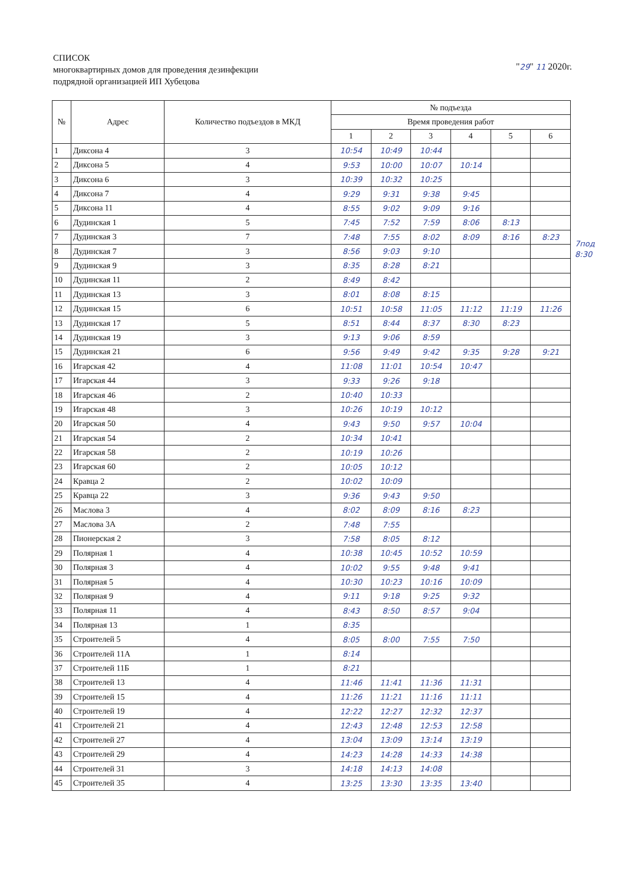СПИСОК
многоквартирных домов для проведения дезинфекции
подрядной организацией ИП Хубецова
"29" 11 2020г.
| № | Адрес | Количество подъездов в МКД | № подъезда | | | | | |
| --- | --- | --- | --- | --- | --- | --- | --- | --- |
| | | | Время проведения работ | | | | | |
| | | | 1 | 2 | 3 | 4 | 5 | 6 |
| 1 | Диксона 4 | 3 | 10:54 | 10:49 | 10:44 | | | |
| 2 | Диксона 5 | 4 | 9:53 | 10:00 | 10:07 | 10:14 | | |
| 3 | Диксона 6 | 3 | 10:39 | 10:32 | 10:25 | | | |
| 4 | Диксона 7 | 4 | 9:29 | 9:31 | 9:38 | 9:45 | | |
| 5 | Диксона 11 | 4 | 8:55 | 9:02 | 9:09 | 9:16 | | |
| 6 | Дудинская 1 | 5 | 7:45 | 7:52 | 7:59 | 8:06 | 8:13 | |
| 7 | Дудинская 3 | 7 | 7:48 | 7:55 | 8:02 | 8:09 | 8:16 | 8:23 |
| 8 | Дудинская 7 | 3 | 8:56 | 9:03 | 9:10 | | | |
| 9 | Дудинская 9 | 3 | 8:35 | 8:28 | 8:21 | | | |
| 10 | Дудинская 11 | 2 | 8:49 | 8:42 | | | | |
| 11 | Дудинская 13 | 3 | 8:01 | 8:08 | 8:15 | | | |
| 12 | Дудинская 15 | 6 | 10:51 | 10:58 | 11:05 | 11:12 | 11:19 | 11:26 |
| 13 | Дудинская 17 | 5 | 8:51 | 8:44 | 8:37 | 8:30 | 8:23 | |
| 14 | Дудинская 19 | 3 | 9:13 | 9:06 | 8:59 | | | |
| 15 | Дудинская 21 | 6 | 9:56 | 9:49 | 9:42 | 9:35 | 9:28 | 9:21 |
| 16 | Игарская 42 | 4 | 11:08 | 11:01 | 10:54 | 10:47 | | |
| 17 | Игарская 44 | 3 | 9:33 | 9:26 | 9:18 | | | |
| 18 | Игарская 46 | 2 | 10:40 | 10:33 | | | | |
| 19 | Игарская 48 | 3 | 10:26 | 10:19 | 10:12 | | | |
| 20 | Игарская 50 | 4 | 9:43 | 9:50 | 9:57 | 10:04 | | |
| 21 | Игарская 54 | 2 | 10:34 | 10:41 | | | | |
| 22 | Игарская 58 | 2 | 10:19 | 10:26 | | | | |
| 23 | Игарская 60 | 2 | 10:05 | 10:12 | | | | |
| 24 | Кравца 2 | 2 | 10:02 | 10:09 | | | | |
| 25 | Кравца 22 | 3 | 9:36 | 9:43 | 9:50 | | | |
| 26 | Маслова 3 | 4 | 8:02 | 8:09 | 8:16 | 8:23 | | |
| 27 | Маслова 3А | 2 | 7:48 | 7:55 | | | | |
| 28 | Пионерская 2 | 3 | 7:58 | 8:05 | 8:12 | | | |
| 29 | Полярная 1 | 4 | 10:38 | 10:45 | 10:52 | 10:59 | | |
| 30 | Полярная 3 | 4 | 10:02 | 9:55 | 9:48 | 9:41 | | |
| 31 | Полярная 5 | 4 | 10:30 | 10:23 | 10:16 | 10:09 | | |
| 32 | Полярная 9 | 4 | 9:11 | 9:18 | 9:25 | 9:32 | | |
| 33 | Полярная 11 | 4 | 8:43 | 8:50 | 8:57 | 9:04 | | |
| 34 | Полярная 13 | 1 | 8:35 | | | | | |
| 35 | Строителей 5 | 4 | 8:05 | 8:00 | 7:55 | 7:50 | | |
| 36 | Строителей 11А | 1 | 8:14 | | | | | |
| 37 | Строителей 11Б | 1 | 8:21 | | | | | |
| 38 | Строителей 13 | 4 | 11:46 | 11:41 | 11:36 | 11:31 | | |
| 39 | Строителей 15 | 4 | 11:26 | 11:21 | 11:16 | 11:11 | | |
| 40 | Строителей 19 | 4 | 12:22 | 12:27 | 12:32 | 12:37 | | |
| 41 | Строителей 21 | 4 | 12:43 | 12:48 | 12:53 | 12:58 | | |
| 42 | Строителей 27 | 4 | 13:04 | 13:09 | 13:14 | 13:19 | | |
| 43 | Строителей 29 | 4 | 14:23 | 14:28 | 14:33 | 14:38 | | |
| 44 | Строителей 31 | 3 | 14:18 | 14:13 | 14:08 | | | |
| 45 | Строителей 35 | 4 | 13:25 | 13:30 | 13:35 | 13:40 | | |
7под
8:30